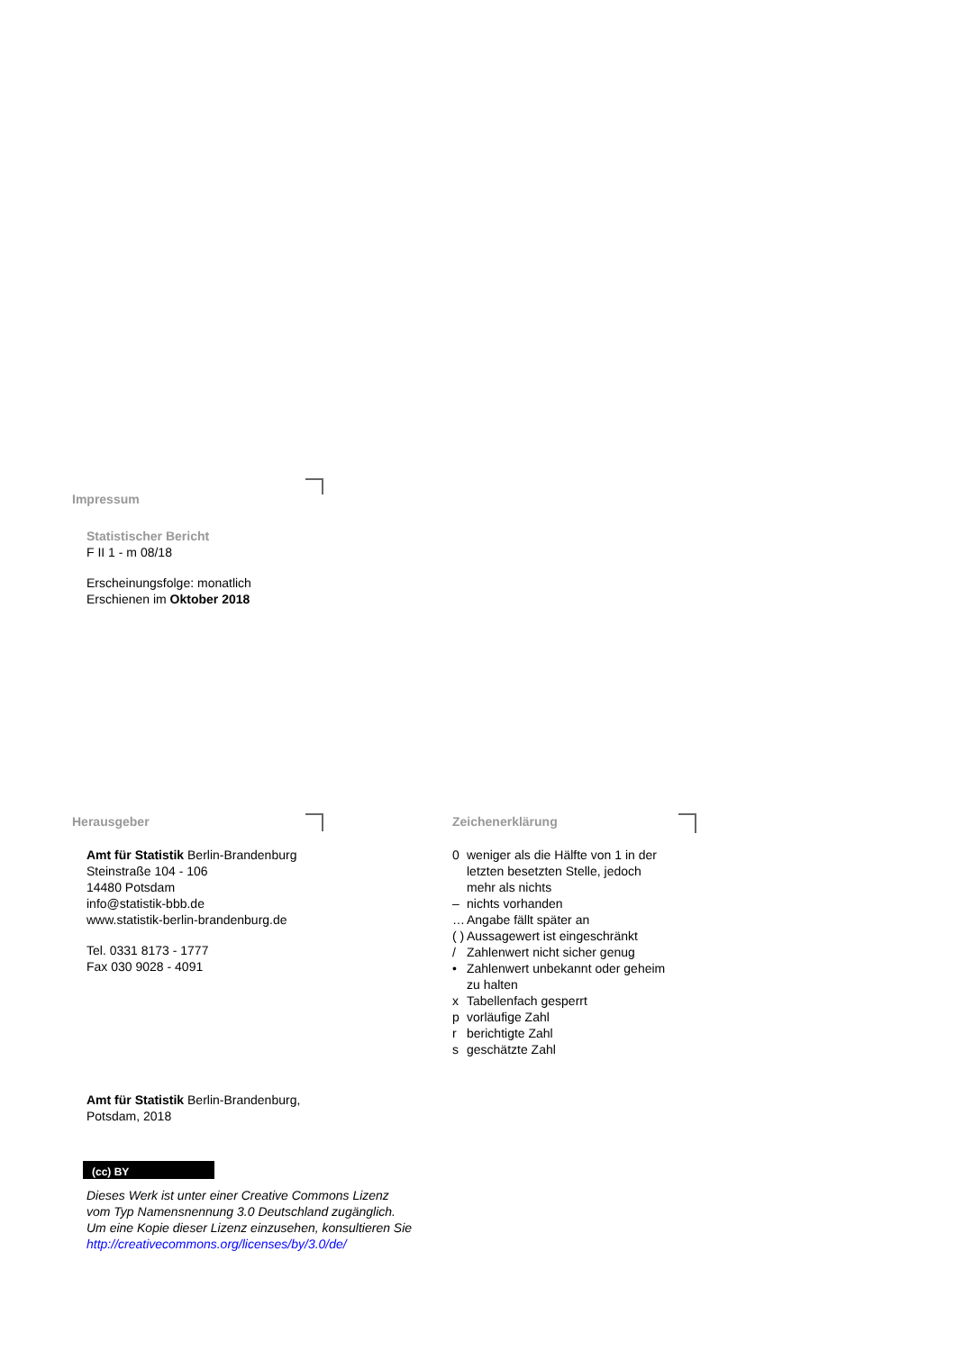Impressum
Statistischer Bericht
F II 1 - m 08/18
Erscheinungsfolge: monatlich
Erschienen im Oktober 2018
Herausgeber
Amt für Statistik Berlin-Brandenburg
Steinstraße 104 - 106
14480 Potsdam
info@statistik-bbb.de
www.statistik-berlin-brandenburg.de
Tel. 0331 8173 - 1777
Fax 030 9028 - 4091
Zeichenerklärung
0 weniger als die Hälfte von 1 in der letzten besetzten Stelle, jedoch mehr als nichts
– nichts vorhanden
… Angabe fällt später an
( ) Aussagewert ist eingeschränkt
/ Zahlenwert nicht sicher genug
• Zahlenwert unbekannt oder geheim zu halten
x Tabellenfach gesperrt
p vorläufige Zahl
r berichtigte Zahl
s geschätzte Zahl
Amt für Statistik Berlin-Brandenburg,
Potsdam, 2018
(cc) BY
Dieses Werk ist unter einer Creative Commons Lizenz
vom Typ Namensnennung 3.0 Deutschland zugänglich.
Um eine Kopie dieser Lizenz einzusehen, konsultieren Sie
http://creativecommons.org/licenses/by/3.0/de/